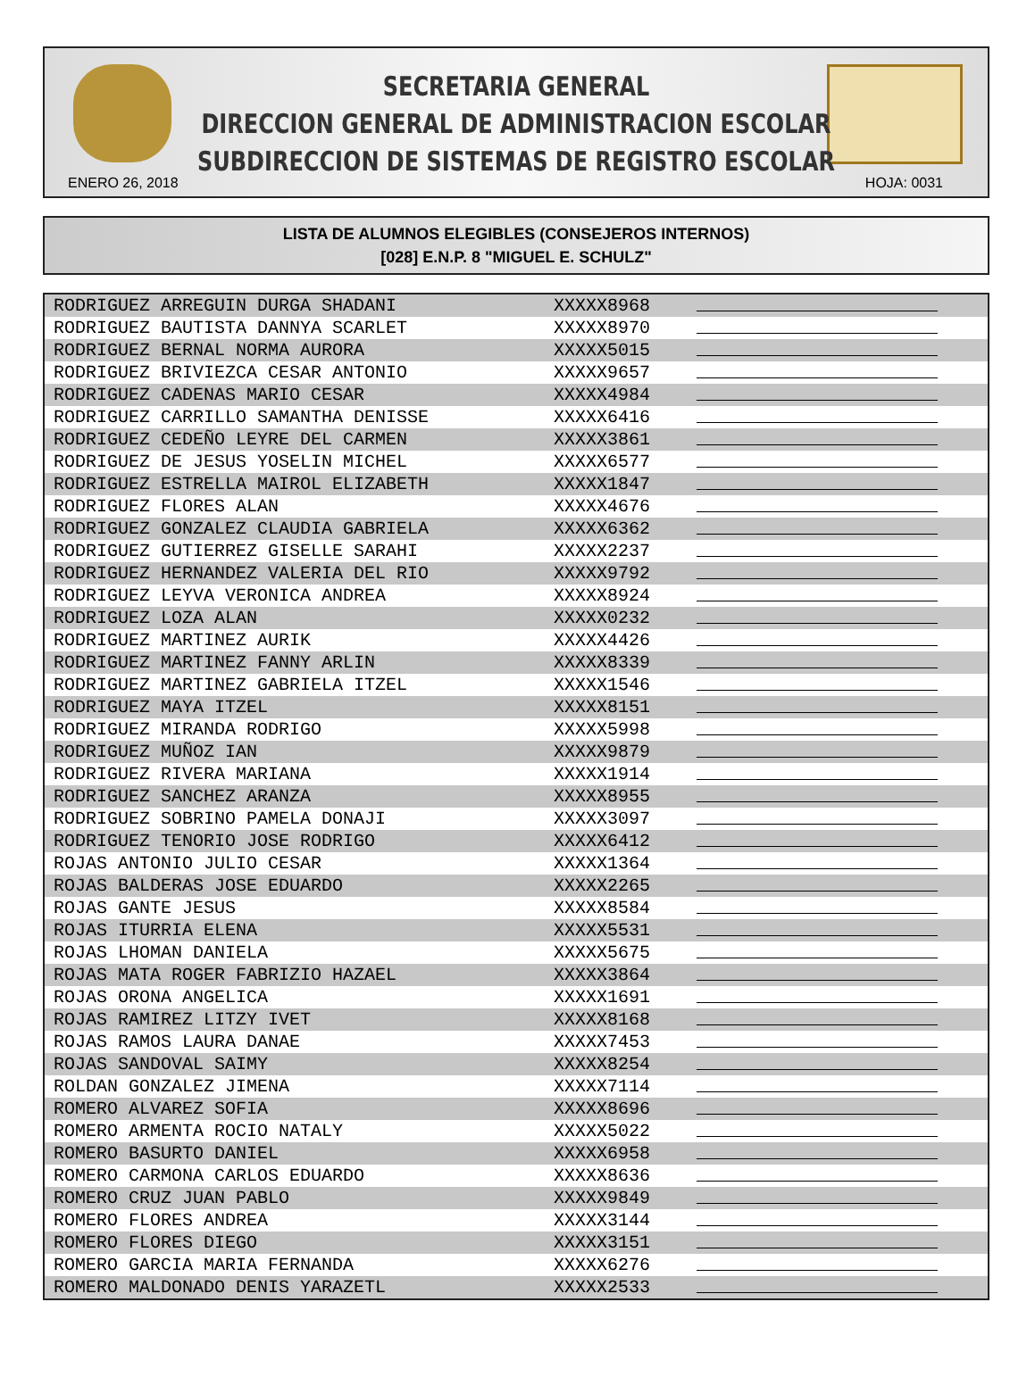SECRETARIA GENERAL
DIRECCION GENERAL DE ADMINISTRACION ESCOLAR
SUBDIRECCION DE SISTEMAS DE REGISTRO ESCOLAR
ENERO 26, 2018 HOJA: 0031
LISTA DE ALUMNOS ELEGIBLES (CONSEJEROS INTERNOS)
[028] E.N.P. 8 "MIGUEL E. SCHULZ"
| RODRIGUEZ ARREGUIN DURGA SHADANI | XXXXX8968 | |
| RODRIGUEZ BAUTISTA DANNYA SCARLET | XXXXX8970 | |
| RODRIGUEZ BERNAL NORMA AURORA | XXXXX5015 | |
| RODRIGUEZ BRIVIEZCA CESAR ANTONIO | XXXXX9657 | |
| RODRIGUEZ CADENAS MARIO CESAR | XXXXX4984 | |
| RODRIGUEZ CARRILLO SAMANTHA DENISSE | XXXXX6416 | |
| RODRIGUEZ CEDEÑO LEYRE DEL CARMEN | XXXXX3861 | |
| RODRIGUEZ DE JESUS YOSELIN MICHEL | XXXXX6577 | |
| RODRIGUEZ ESTRELLA MAIROL ELIZABETH | XXXXX1847 | |
| RODRIGUEZ FLORES ALAN | XXXXX4676 | |
| RODRIGUEZ GONZALEZ CLAUDIA GABRIELA | XXXXX6362 | |
| RODRIGUEZ GUTIERREZ GISELLE SARAHI | XXXXX2237 | |
| RODRIGUEZ HERNANDEZ VALERIA DEL RIO | XXXXX9792 | |
| RODRIGUEZ LEYVA VERONICA ANDREA | XXXXX8924 | |
| RODRIGUEZ LOZA ALAN | XXXXX0232 | |
| RODRIGUEZ MARTINEZ AURIK | XXXXX4426 | |
| RODRIGUEZ MARTINEZ FANNY ARLIN | XXXXX8339 | |
| RODRIGUEZ MARTINEZ GABRIELA ITZEL | XXXXX1546 | |
| RODRIGUEZ MAYA ITZEL | XXXXX8151 | |
| RODRIGUEZ MIRANDA RODRIGO | XXXXX5998 | |
| RODRIGUEZ MUÑOZ IAN | XXXXX9879 | |
| RODRIGUEZ RIVERA MARIANA | XXXXX1914 | |
| RODRIGUEZ SANCHEZ ARANZA | XXXXX8955 | |
| RODRIGUEZ SOBRINO PAMELA DONAJI | XXXXX3097 | |
| RODRIGUEZ TENORIO JOSE RODRIGO | XXXXX6412 | |
| ROJAS ANTONIO JULIO CESAR | XXXXX1364 | |
| ROJAS BALDERAS JOSE EDUARDO | XXXXX2265 | |
| ROJAS GANTE JESUS | XXXXX8584 | |
| ROJAS ITURRIA ELENA | XXXXX5531 | |
| ROJAS LHOMAN DANIELA | XXXXX5675 | |
| ROJAS MATA ROGER FABRIZIO HAZAEL | XXXXX3864 | |
| ROJAS ORONA ANGELICA | XXXXX1691 | |
| ROJAS RAMIREZ LITZY IVET | XXXXX8168 | |
| ROJAS RAMOS LAURA DANAE | XXXXX7453 | |
| ROJAS SANDOVAL SAIMY | XXXXX8254 | |
| ROLDAN GONZALEZ JIMENA | XXXXX7114 | |
| ROMERO ALVAREZ SOFIA | XXXXX8696 | |
| ROMERO ARMENTA ROCIO NATALY | XXXXX5022 | |
| ROMERO BASURTO DANIEL | XXXXX6958 | |
| ROMERO CARMONA CARLOS EDUARDO | XXXXX8636 | |
| ROMERO CRUZ JUAN PABLO | XXXXX9849 | |
| ROMERO FLORES ANDREA | XXXXX3144 | |
| ROMERO FLORES DIEGO | XXXXX3151 | |
| ROMERO GARCIA MARIA FERNANDA | XXXXX6276 | |
| ROMERO MALDONADO DENIS YARAZETL | XXXXX2533 | |